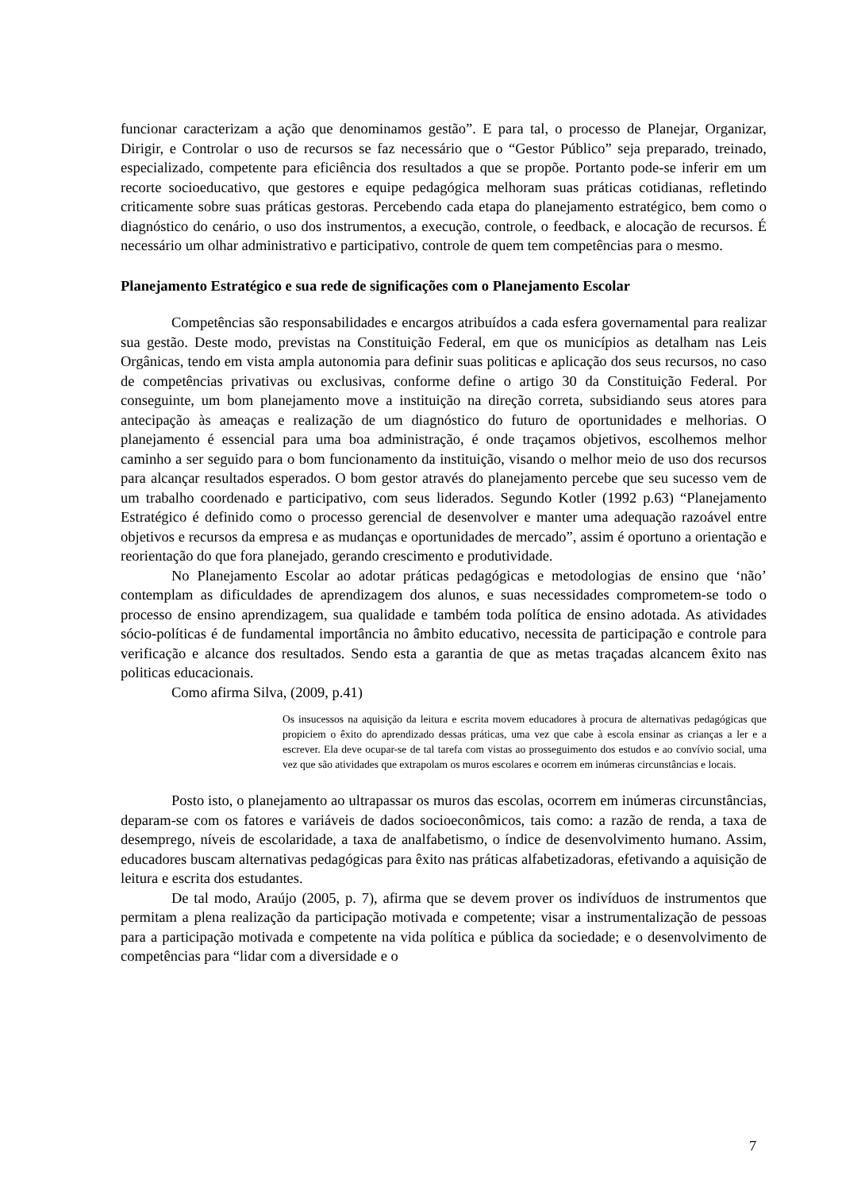funcionar caracterizam a ação que denominamos gestão”. E para tal, o processo de Planejar, Organizar, Dirigir, e Controlar o uso de recursos se faz necessário que o “Gestor Público” seja preparado, treinado, especializado, competente para eficiência dos resultados a que se propõe. Portanto pode-se inferir em um recorte socioeducativo, que gestores e equipe pedagógica melhoram suas práticas cotidianas, refletindo criticamente sobre suas práticas gestoras. Percebendo cada etapa do planejamento estratégico, bem como o diagnóstico do cenário, o uso dos instrumentos, a execução, controle, o feedback, e alocação de recursos. É necessário um olhar administrativo e participativo, controle de quem tem competências para o mesmo.
Planejamento Estratégico e sua rede de significações com o Planejamento Escolar
Competências são responsabilidades e encargos atribuídos a cada esfera governamental para realizar sua gestão. Deste modo, previstas na Constituição Federal, em que os municípios as detalham nas Leis Orgânicas, tendo em vista ampla autonomia para definir suas politicas e aplicação dos seus recursos, no caso de competências privativas ou exclusivas, conforme define o artigo 30 da Constituição Federal. Por conseguinte, um bom planejamento move a instituição na direção correta, subsidiando seus atores para antecipação às ameaças e realização de um diagnóstico do futuro de oportunidades e melhorias. O planejamento é essencial para uma boa administração, é onde traçamos objetivos, escolhemos melhor caminho a ser seguido para o bom funcionamento da instituição, visando o melhor meio de uso dos recursos para alcançar resultados esperados. O bom gestor através do planejamento percebe que seu sucesso vem de um trabalho coordenado e participativo, com seus liderados. Segundo Kotler (1992 p.63) “Planejamento Estratégico é definido como o processo gerencial de desenvolver e manter uma adequação razoável entre objetivos e recursos da empresa e as mudanças e oportunidades de mercado”, assim é oportuno a orientação e reorientação do que fora planejado, gerando crescimento e produtividade.
No Planejamento Escolar ao adotar práticas pedagógicas e metodologias de ensino que ‘não’ contemplam as dificuldades de aprendizagem dos alunos, e suas necessidades comprometem-se todo o processo de ensino aprendizagem, sua qualidade e também toda política de ensino adotada. As atividades sócio-políticas é de fundamental importância no âmbito educativo, necessita de participação e controle para verificação e alcance dos resultados. Sendo esta a garantia de que as metas traçadas alcancem êxito nas politicas educacionais.
Como afirma Silva, (2009, p.41)
Os insucessos na aquisição da leitura e escrita movem educadores à procura de alternativas pedagógicas que propiciem o êxito do aprendizado dessas práticas, uma vez que cabe à escola ensinar as crianças a ler e a escrever. Ela deve ocupar-se de tal tarefa com vistas ao prosseguimento dos estudos e ao convívio social, uma vez que são atividades que extrapolam os muros escolares e ocorrem em inúmeras circunstâncias e locais.
Posto isto, o planejamento ao ultrapassar os muros das escolas, ocorrem em inúmeras circunstâncias, deparam-se com os fatores e variáveis de dados socioeconômicos, tais como: a razão de renda, a taxa de desemprego, níveis de escolaridade, a taxa de analfabetismo, o índice de desenvolvimento humano. Assim, educadores buscam alternativas pedagógicas para êxito nas práticas alfabetizadoras, efetivando a aquisição de leitura e escrita dos estudantes.
De tal modo, Araújo (2005, p. 7), afirma que se devem prover os indivíduos de instrumentos que permitam a plena realização da participação motivada e competente; visar a instrumentalização de pessoas para a participação motivada e competente na vida política e pública da sociedade; e o desenvolvimento de competências para “lidar com a diversidade e o
7